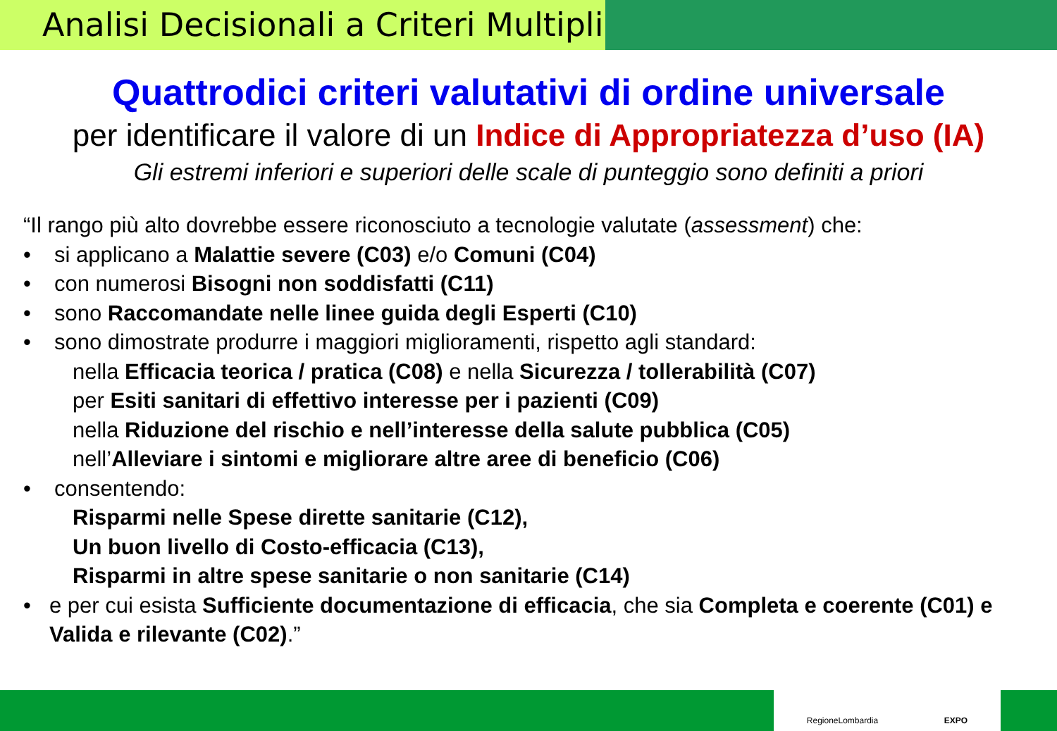Analisi Decisionali a Criteri Multipli
Quattrodici criteri valutativi di ordine universale
per identificare il valore di un Indice di Appropriatezza d’uso (IA)
Gli estremi inferiori e superiori delle scale di punteggio sono definiti a priori
“Il rango più alto dovrebbe essere riconosciuto a tecnologie valutate (assessment) che:
• si applicano a Malattie severe (C03) e/o Comuni (C04)
• con numerosi Bisogni non soddisfatti (C11)
• sono Raccomandate nelle linee guida degli Esperti (C10)
• sono dimostrate produrre i maggiori miglioramenti, rispetto agli standard:
nella Efficacia teorica / pratica (C08) e nella Sicurezza / tollerabilità (C07)
per Esiti sanitari di effettivo interesse per i pazienti (C09)
nella Riduzione del rischio e nell’interesse della salute pubblica (C05)
nell’Alleviare i sintomi e migliorare altre aree di beneficio (C06)
• consentendo:
Risparmi nelle Spese dirette sanitarie (C12),
Un buon livello di Costo-efficacia (C13),
Risparmi in altre spese sanitarie o non sanitarie (C14)
• e per cui esista Sufficiente documentazione di efficacia, che sia Completa e coerente (C01) e Valida e rilevante (C02).”
RegioneLombardia EXPO